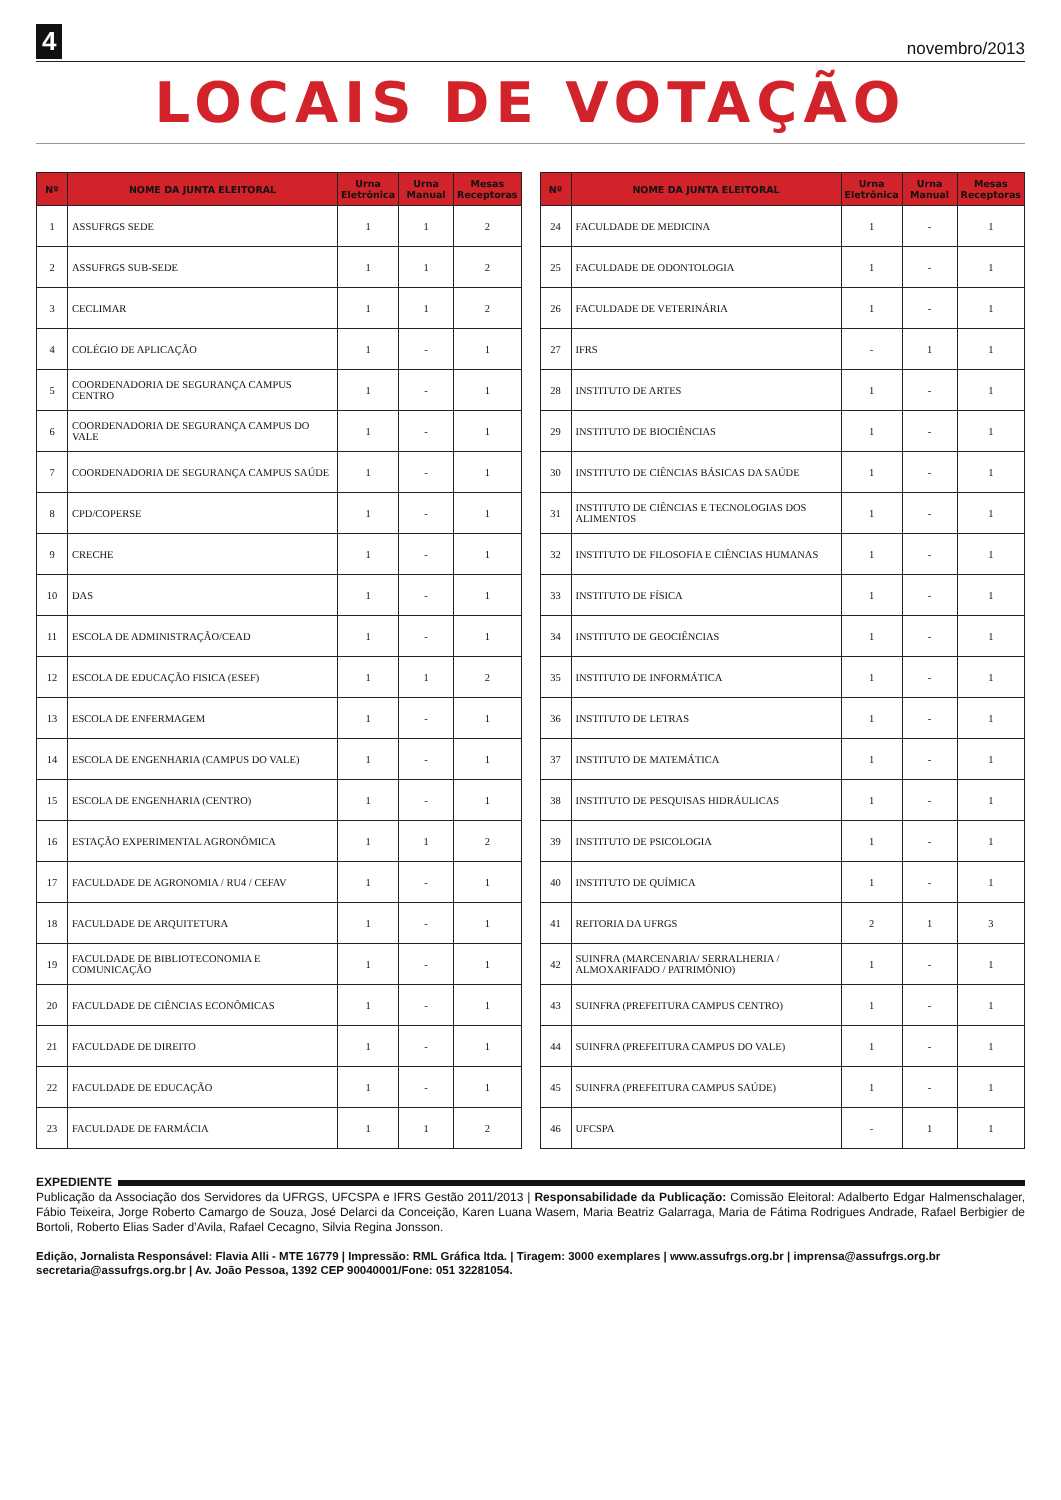4 novembro/2013
LOCAIS DE VOTAÇÃO
| Nº | NOME DA JUNTA ELEITORAL | Urna Eletrônica | Urna Manual | Mesas Receptoras |
| --- | --- | --- | --- | --- |
| 1 | ASSUFRGS SEDE | 1 | 1 | 2 |
| 2 | ASSUFRGS SUB-SEDE | 1 | 1 | 2 |
| 3 | CECLIMAR | 1 | 1 | 2 |
| 4 | COLÉGIO DE APLICAÇÃO | 1 | - | 1 |
| 5 | COORDENADORIA DE SEGURANÇA CAMPUS CENTRO | 1 | - | 1 |
| 6 | COORDENADORIA DE SEGURANÇA CAMPUS DO VALE | 1 | - | 1 |
| 7 | COORDENADORIA DE SEGURANÇA CAMPUS SAÚDE | 1 | - | 1 |
| 8 | CPD/COPERSE | 1 | - | 1 |
| 9 | CRECHE | 1 | - | 1 |
| 10 | DAS | 1 | - | 1 |
| 11 | ESCOLA DE ADMINISTRAÇÃO/CEAD | 1 | - | 1 |
| 12 | ESCOLA DE EDUCAÇÃO FISICA (ESEF) | 1 | 1 | 2 |
| 13 | ESCOLA DE ENFERMAGEM | 1 | - | 1 |
| 14 | ESCOLA DE ENGENHARIA (CAMPUS DO VALE) | 1 | - | 1 |
| 15 | ESCOLA DE ENGENHARIA (CENTRO) | 1 | - | 1 |
| 16 | ESTAÇÃO EXPERIMENTAL AGRONÔMICA | 1 | 1 | 2 |
| 17 | FACULDADE DE AGRONOMIA / RU4 / CEFAV | 1 | - | 1 |
| 18 | FACULDADE DE ARQUITETURA | 1 | - | 1 |
| 19 | FACULDADE DE BIBLIOTECONOMIA E COMUNICAÇÃO | 1 | - | 1 |
| 20 | FACULDADE DE CIÊNCIAS ECONÔMICAS | 1 | - | 1 |
| 21 | FACULDADE DE DIREITO | 1 | - | 1 |
| 22 | FACULDADE DE EDUCAÇÃO | 1 | - | 1 |
| 23 | FACULDADE DE FARMÁCIA | 1 | 1 | 2 |
| Nº | NOME DA JUNTA ELEITORAL | Urna Eletrônica | Urna Manual | Mesas Receptoras |
| --- | --- | --- | --- | --- |
| 24 | FACULDADE DE MEDICINA | 1 | - | 1 |
| 25 | FACULDADE DE ODONTOLOGIA | 1 | - | 1 |
| 26 | FACULDADE DE VETERINÁRIA | 1 | - | 1 |
| 27 | IFRS | - | 1 | 1 |
| 28 | INSTITUTO DE ARTES | 1 | - | 1 |
| 29 | INSTITUTO DE BIOCIÊNCIAS | 1 | - | 1 |
| 30 | INSTITUTO DE CIÊNCIAS BÁSICAS DA SAÚDE | 1 | - | 1 |
| 31 | INSTITUTO DE CIÊNCIAS E TECNOLOGIAS DOS ALIMENTOS | 1 | - | 1 |
| 32 | INSTITUTO DE FILOSOFIA E CIÊNCIAS HUMANAS | 1 | - | 1 |
| 33 | INSTITUTO DE FÍSICA | 1 | - | 1 |
| 34 | INSTITUTO DE GEOCIÊNCIAS | 1 | - | 1 |
| 35 | INSTITUTO DE INFORMÁTICA | 1 | - | 1 |
| 36 | INSTITUTO DE LETRAS | 1 | - | 1 |
| 37 | INSTITUTO DE MATEMÁTICA | 1 | - | 1 |
| 38 | INSTITUTO DE PESQUISAS HIDRÁULICAS | 1 | - | 1 |
| 39 | INSTITUTO DE PSICOLOGIA | 1 | - | 1 |
| 40 | INSTITUTO DE QUÍMICA | 1 | - | 1 |
| 41 | REITORIA DA UFRGS | 2 | 1 | 3 |
| 42 | SUINFRA (MARCENARIA/ SERRALHERIA / ALMOXARIFADO / PATRIMÔNIO) | 1 | - | 1 |
| 43 | SUINFRA (PREFEITURA CAMPUS CENTRO) | 1 | - | 1 |
| 44 | SUINFRA (PREFEITURA CAMPUS DO VALE) | 1 | - | 1 |
| 45 | SUINFRA (PREFEITURA CAMPUS SAÚDE) | 1 | - | 1 |
| 46 | UFCSPA | - | 1 | 1 |
EXPEDIENTE
Publicação da Associação dos Servidores da UFRGS, UFCSPA e IFRS Gestão 2011/2013 | Responsabilidade da Publicação: Comissão Eleitoral: Adalberto Edgar Halmenschalager, Fábio Teixeira, Jorge Roberto Camargo de Souza, José Delarci da Conceição, Karen Luana Wasem, Maria Beatriz Galarraga, Maria de Fátima Rodrigues Andrade, Rafael Berbigier de Bortoli, Roberto Elias Sader d’Avila, Rafael Cecagno, Silvia Regina Jonsson.
Edição, Jornalista Responsável: Flavia Alli - MTE 16779 | Impressão: RML Gráfica ltda. | Tiragem: 3000 exemplares | www.assufrgs.org.br | imprensa@assufrgs.org.br
secretaria@assufrgs.org.br | Av. João Pessoa, 1392 CEP 90040001/Fone: 051 32281054.